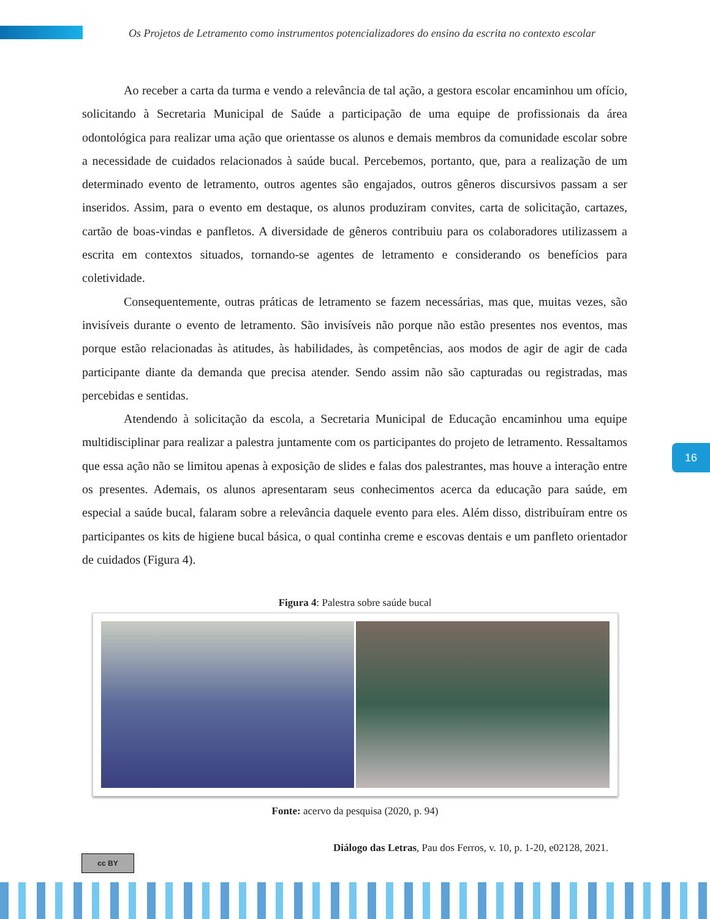Os Projetos de Letramento como instrumentos potencializadores do ensino da escrita no contexto escolar
Ao receber a carta da turma e vendo a relevância de tal ação, a gestora escolar encaminhou um ofício, solicitando à Secretaria Municipal de Saúde a participação de uma equipe de profissionais da área odontológica para realizar uma ação que orientasse os alunos e demais membros da comunidade escolar sobre a necessidade de cuidados relacionados à saúde bucal. Percebemos, portanto, que, para a realização de um determinado evento de letramento, outros agentes são engajados, outros gêneros discursivos passam a ser inseridos. Assim, para o evento em destaque, os alunos produziram convites, carta de solicitação, cartazes, cartão de boas-vindas e panfletos. A diversidade de gêneros contribuiu para os colaboradores utilizassem a escrita em contextos situados, tornando-se agentes de letramento e considerando os benefícios para coletividade.
Consequentemente, outras práticas de letramento se fazem necessárias, mas que, muitas vezes, são invisíveis durante o evento de letramento. São invisíveis não porque não estão presentes nos eventos, mas porque estão relacionadas às atitudes, às habilidades, às competências, aos modos de agir de agir de cada participante diante da demanda que precisa atender. Sendo assim não são capturadas ou registradas, mas percebidas e sentidas.
Atendendo à solicitação da escola, a Secretaria Municipal de Educação encaminhou uma equipe multidisciplinar para realizar a palestra juntamente com os participantes do projeto de letramento. Ressaltamos que essa ação não se limitou apenas à exposição de slides e falas dos palestrantes, mas houve a interação entre os presentes. Ademais, os alunos apresentaram seus conhecimentos acerca da educação para saúde, em especial a saúde bucal, falaram sobre a relevância daquele evento para eles. Além disso, distribuíram entre os participantes os kits de higiene bucal básica, o qual continha creme e escovas dentais e um panfleto orientador de cuidados (Figura 4).
Figura 4: Palestra sobre saúde bucal
Fonte: acervo da pesquisa (2020, p. 94)
Diálogo das Letras, Pau dos Ferros, v. 10, p. 1-20, e02128, 2021.
16
cc BY